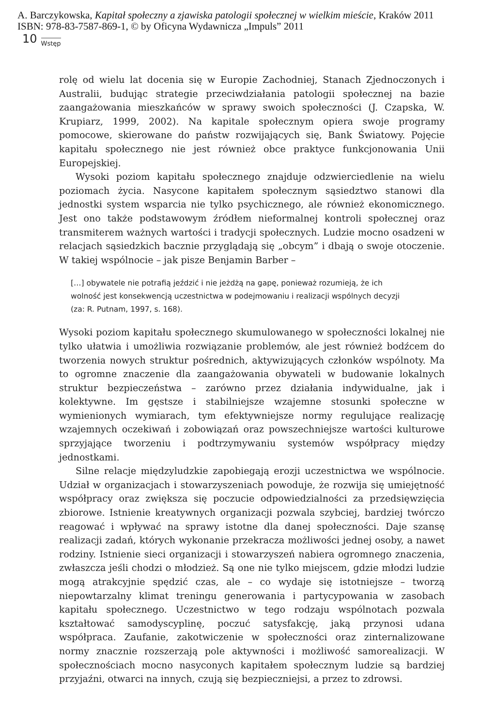A. Barczykowska, Kapitał społeczny a zjawiska patologii społecznej w wielkim mieście, Kraków 2011
ISBN: 978-83-7587-869-1, © by Oficyna Wydawnicza „Impuls” 2011
10 Wstęp
rolę od wielu lat docenia się w Europie Zachodniej, Stanach Zjednoczonych i Australii, budując strategie przeciwdziałania patologii społecznej na bazie zaangażowania mieszkańców w sprawy swoich społeczności (J. Czapska, W. Krupiarz, 1999, 2002). Na kapitale społecznym opiera swoje programy pomocowe, skierowane do państw rozwijających się, Bank Światowy. Pojęcie kapitału społecznego nie jest również obce praktyce funkcjonowania Unii Europejskiej.
Wysoki poziom kapitału społecznego znajduje odzwierciedlenie na wielu poziomach życia. Nasycone kapitałem społecznym sąsiedztwo stanowi dla jednostki system wsparcia nie tylko psychicznego, ale również ekonomicznego. Jest ono także podstawowym źródłem nieformalnej kontroli społecznej oraz transmiterem ważnych wartości i tradycji społecznych. Ludzie mocno osadzeni w relacjach sąsiedzkich bacznie przyglądają się „obcym” i dbają o swoje otoczenie. W takiej wspólnocie – jak pisze Benjamin Barber –
[…] obywatele nie potrafią jeździć i nie jeżdżą na gapę, ponieważ rozumieją, że ich wolność jest konsekwencją uczestnictwa w podejmowaniu i realizacji wspólnych decyzji (za: R. Putnam, 1997, s. 168).
Wysoki poziom kapitału społecznego skumulowanego w społeczności lokalnej nie tylko ułatwia i umożliwia rozwiązanie problemów, ale jest również bodźcem do tworzenia nowych struktur pośrednich, aktywizujących członków wspólnoty. Ma to ogromne znaczenie dla zaangażowania obywateli w budowanie lokalnych struktur bezpieczeństwa – zarówno przez działania indywidualne, jak i kolektywne. Im gęstsze i stabilniejsze wzajemne stosunki społeczne w wymienionych wymiarach, tym efektywniejsze normy regulujące realizację wzajemnych oczekiwań i zobowiązań oraz powszechniejsze wartości kulturowe sprzyjające tworzeniu i podtrzymywaniu systemów współpracy między jednostkami.
Silne relacje międzyludzkie zapobiegają erozji uczestnictwa we wspólnocie. Udział w organizacjach i stowarzyszeniach powoduje, że rozwija się umiejętność współpracy oraz zwiększa się poczucie odpowiedzialności za przedsięwzięcia zbiorowe. Istnienie kreatywnych organizacji pozwala szybciej, bardziej twórczo reagować i wpływać na sprawy istotne dla danej społeczności. Daje szansę realizacji zadań, których wykonanie przekracza możliwości jednej osoby, a nawet rodziny. Istnienie sieci organizacji i stowarzyszeń nabiera ogromnego znaczenia, zwłaszcza jeśli chodzi o młodzież. Są one nie tylko miejscem, gdzie młodzi ludzie mogą atrakcyjnie spędzić czas, ale – co wydaje się istotniejsze – tworzą niepowtarzalny klimat treningu generowania i partycypowania w zasobach kapitału społecznego. Uczestnictwo w tego rodzaju wspólnotach pozwala kształtować samodyscyplinę, poczuć satysfakcję, jaką przynosi udana współpraca. Zaufanie, zakotwiczenie w społeczności oraz zinternalizowane normy znacznie rozszerzają pole aktywności i możliwość samorealizacji. W społecznościach mocno nasyconych kapitałem społecznym ludzie są bardziej przyjaźni, otwarci na innych, czują się bezpieczniejsi, a przez to zdrowsi.